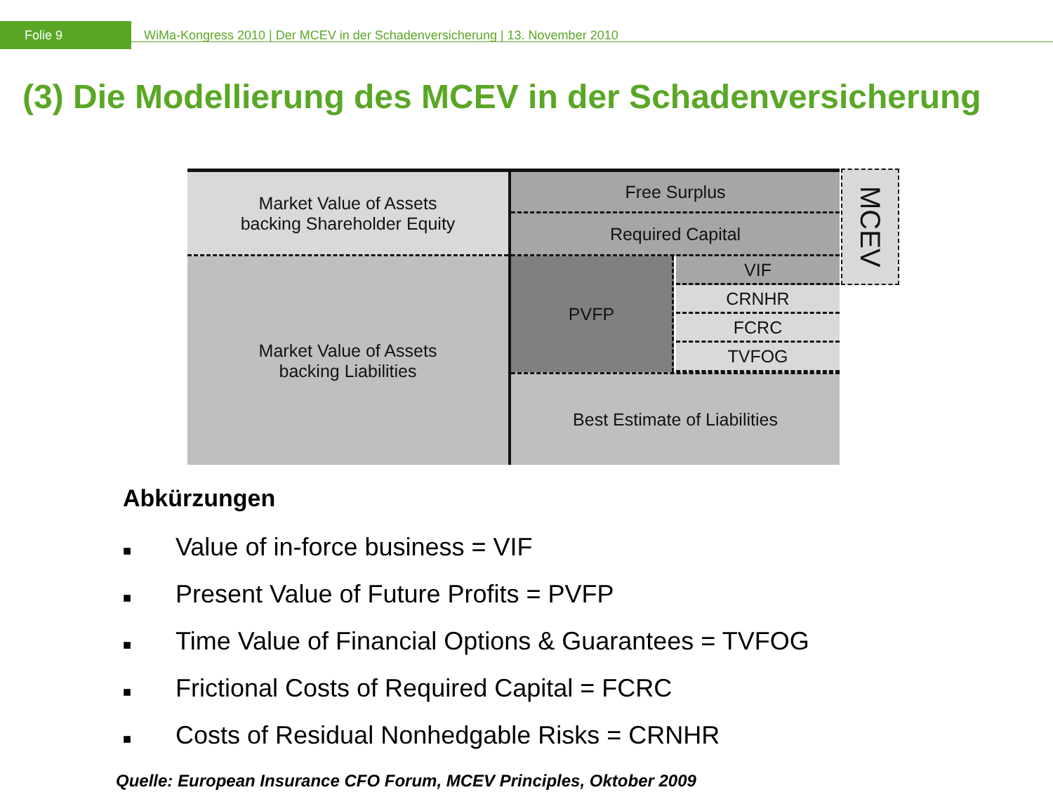Folie 9
WiMa-Kongress 2010 | Der MCEV in der Schadenversicherung | 13. November 2010
(3) Die Modellierung des MCEV in der Schadenversicherung
Market Value of Assets
backing Shareholder Equity
Market Value of Assets
backing Liabilities
Free Surplus
Required Capital
PVFP VIF
CRNHR
FCRC
TVFOG
Best Estimate of Liabilities
MCEV
Abkürzungen
■ Value of in-force business = VIF
■ Present Value of Future Profits = PVFP
■ Time Value of Financial Options & Guarantees = TVFOG
■ Frictional Costs of Required Capital = FCRC
■ Costs of Residual Nonhedgable Risks = CRNHR
Quelle: European Insurance CFO Forum, MCEV Principles, Oktober 2009